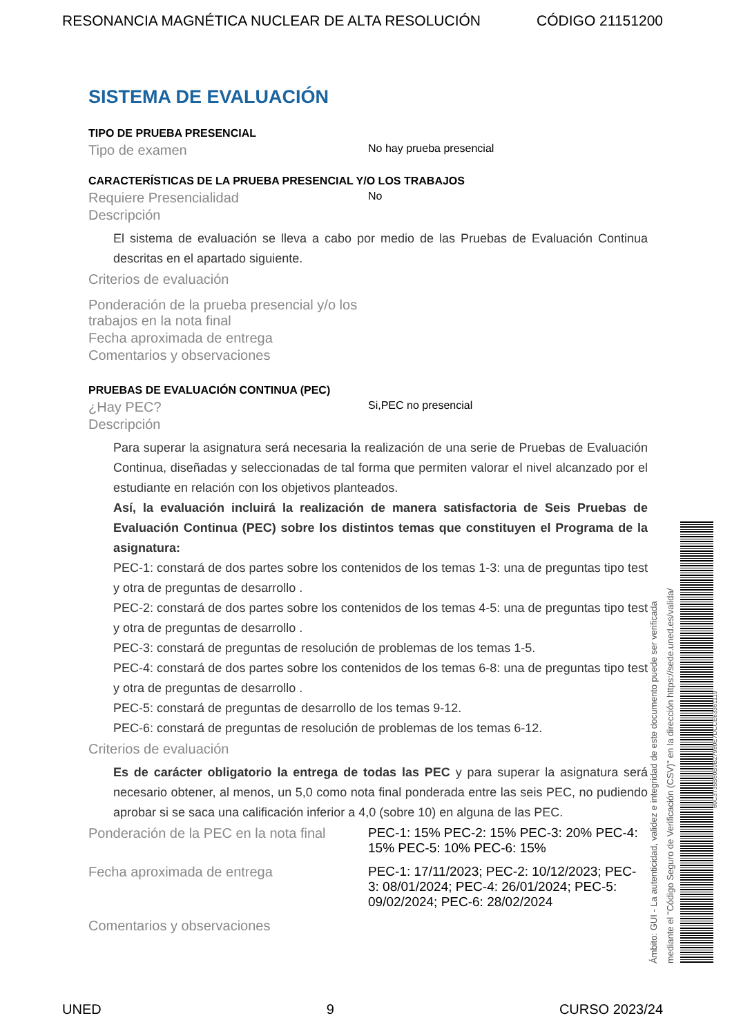RESONANCIA MAGNÉTICA NUCLEAR DE ALTA RESOLUCIÓN CÓDIGO 21151200
SISTEMA DE EVALUACIÓN
TIPO DE PRUEBA PRESENCIAL
Tipo de examen No hay prueba presencial
CARACTERÍSTICAS DE LA PRUEBA PRESENCIAL Y/O LOS TRABAJOS
Requiere Presencialidad No
Descripción
El sistema de evaluación se lleva a cabo por medio de las Pruebas de Evaluación Continua descritas en el apartado siguiente.
Criterios de evaluación
Ponderación de la prueba presencial y/o los trabajos en la nota final
Fecha aproximada de entrega
Comentarios y observaciones
PRUEBAS DE EVALUACIÓN CONTINUA (PEC)
¿Hay PEC? Si,PEC no presencial
Descripción
Para superar la asignatura será necesaria la realización de una serie de Pruebas de Evaluación Continua, diseñadas y seleccionadas de tal forma que permiten valorar el nivel alcanzado por el estudiante en relación con los objetivos planteados.
Así, la evaluación incluirá la realización de manera satisfactoria de Seis Pruebas de Evaluación Continua (PEC) sobre los distintos temas que constituyen el Programa de la asignatura:
PEC-1: constará de dos partes sobre los contenidos de los temas 1-3: una de preguntas tipo test y otra de preguntas de desarrollo .
PEC-2: constará de dos partes sobre los contenidos de los temas 4-5: una de preguntas tipo test y otra de preguntas de desarrollo .
PEC-3: constará de preguntas de resolución de problemas de los temas 1-5.
PEC-4: constará de dos partes sobre los contenidos de los temas 6-8: una de preguntas tipo test y otra de preguntas de desarrollo .
PEC-5: constará de preguntas de desarrollo de los temas 9-12.
PEC-6: constará de preguntas de resolución de problemas de los temas 6-12.
Criterios de evaluación
Es de carácter obligatorio la entrega de todas las PEC y para superar la asignatura será necesario obtener, al menos, un 5,0 como nota final ponderada entre las seis PEC, no pudiendo aprobar si se saca una calificación inferior a 4,0 (sobre 10) en alguna de las PEC.
Ponderación de la PEC en la nota final PEC-1: 15% PEC-2: 15% PEC-3: 20% PEC-4: 15% PEC-5: 10% PEC-6: 15%
Fecha aproximada de entrega PEC-1: 17/11/2023; PEC-2: 10/12/2023; PEC-3: 08/01/2024; PEC-4: 26/01/2024; PEC-5: 09/02/2024; PEC-6: 28/02/2024
Comentarios y observaciones
Ámbito: GUI - La autenticidad, validez e integridad de este documento puede ser verificada
mediante el "Código Seguro de Verificación (CSV)" en la dirección https://sede.uned.es/valida/
60C3735B60B9B27980E7DCCE63361119
UNED 9 CURSO 2023/24